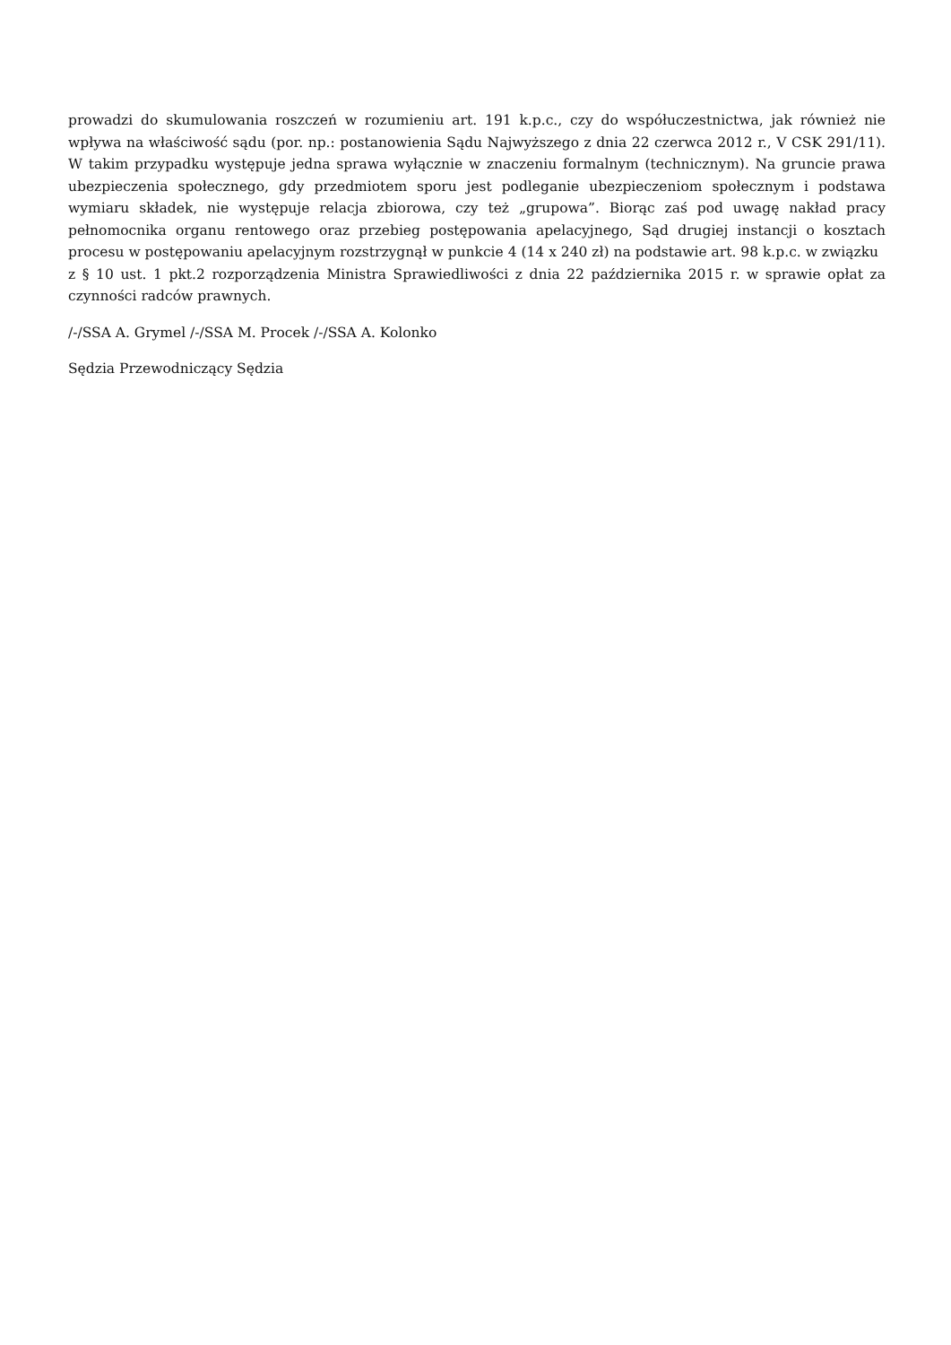prowadzi do skumulowania roszczeń w rozumieniu art. 191 k.p.c., czy do współuczestnictwa, jak również nie wpływa na właściwość sądu (por. np.: postanowienia Sądu Najwyższego z dnia 22 czerwca 2012 r., V CSK 291/11). W takim przypadku występuje jedna sprawa wyłącznie w znaczeniu formalnym (technicznym). Na gruncie prawa ubezpieczenia społecznego, gdy przedmiotem sporu jest podleganie ubezpieczeniom społecznym i podstawa wymiaru składek, nie występuje relacja zbiorowa, czy też „grupowa”. Biorąc zaś pod uwagę nakład pracy pełnomocnika organu rentowego oraz przebieg postępowania apelacyjnego, Sąd drugiej instancji o kosztach procesu w postępowaniu apelacyjnym rozstrzygnął w punkcie 4 (14 x 240 zł) na podstawie art. 98 k.p.c. w związku
z § 10 ust. 1 pkt.2 rozporządzenia Ministra Sprawiedliwości z dnia 22 października 2015 r. w sprawie opłat za czynności radców prawnych.
/-/SSA A. Grymel /-/SSA M. Procek /-/SSA A. Kolonko
Sędzia Przewodniczący Sędzia